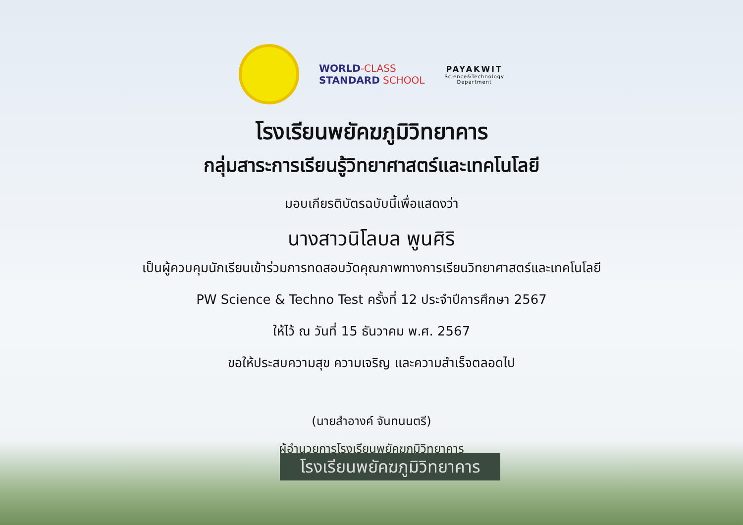WORLD-CLASS
STANDARD SCHOOL
PAYAKWIT
Science&Technology
Department
โรงเรียนพยัคฆภูมิวิทยาคาร
กลุ่มสาระการเรียนรู้วิทยาศาสตร์และเทคโนโลยี
มอบเกียรติบัตรฉบับนี้เพื่อแสดงว่า
นางสาวนิโลบล พูนศิริ
เป็นผู้ควบคุมนักเรียนเข้าร่วมการทดสอบวัดคุณภาพทางการเรียนวิทยาศาสตร์และเทคโนโลยี
PW Science & Techno Test ครั้งที่ 12 ประจำปีการศึกษา 2567
ให้ไว้ ณ วันที่ 15 ธันวาคม พ.ศ. 2567
ขอให้ประสบความสุข ความเจริญ และความสำเร็จตลอดไป
(นายสำอางค์ จันทนนตรี)
ผู้อำนวยการโรงเรียนพยัคฆภูมิวิทยาคาร
โรงเรียนพยัคฆภูมิวิทยาคาร